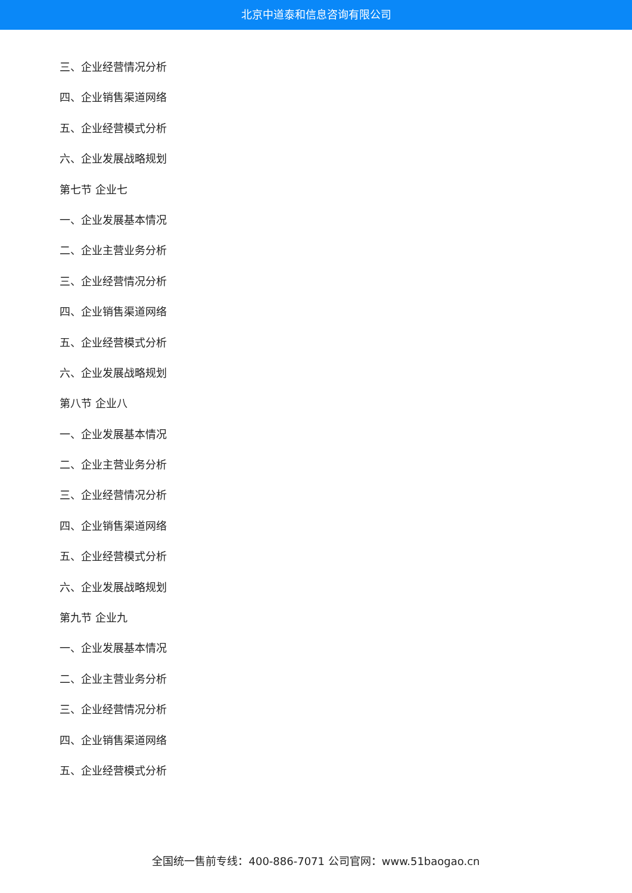北京中道泰和信息咨询有限公司
三、企业经营情况分析
四、企业销售渠道网络
五、企业经营模式分析
六、企业发展战略规划
第七节 企业七
一、企业发展基本情况
二、企业主营业务分析
三、企业经营情况分析
四、企业销售渠道网络
五、企业经营模式分析
六、企业发展战略规划
第八节 企业八
一、企业发展基本情况
二、企业主营业务分析
三、企业经营情况分析
四、企业销售渠道网络
五、企业经营模式分析
六、企业发展战略规划
第九节 企业九
一、企业发展基本情况
二、企业主营业务分析
三、企业经营情况分析
四、企业销售渠道网络
五、企业经营模式分析
全国统一售前专线：400-886-7071 公司官网：www.51baogao.cn